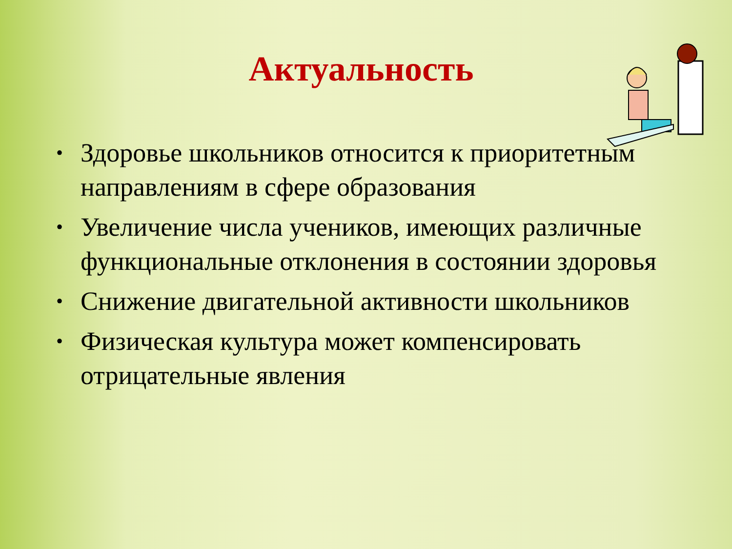Актуальность
• Здоровье школьников относится к приоритетным направлениям в сфере образования
• Увеличение числа учеников, имеющих различные функциональные отклонения в состоянии здоровья
• Снижение двигательной активности школьников
• Физическая культура может компенсировать отрицательные явления